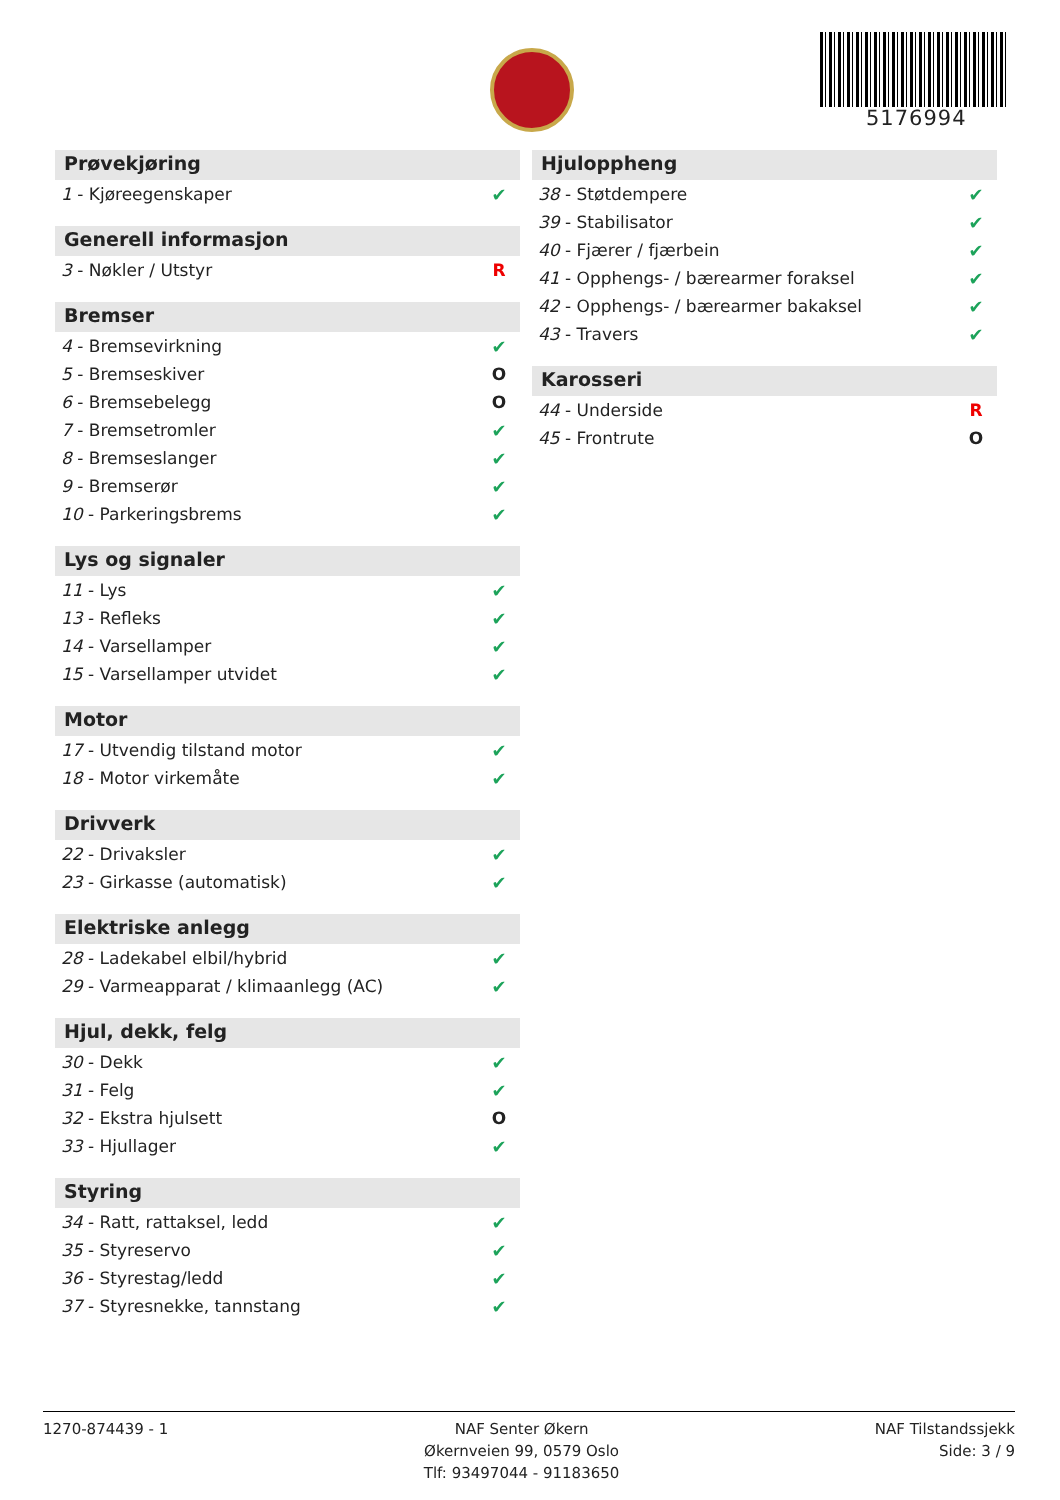5176994
Prøvekjøring
| 1 - Kjøreegenskaper | ✔ |
Generell informasjon
| 3 - Nøkler / Utstyr | R |
Bremser
| 4 - Bremsevirkning | ✔ |
| 5 - Bremseskiver | O |
| 6 - Bremsebelegg | O |
| 7 - Bremsetromler | ✔ |
| 8 - Bremseslanger | ✔ |
| 9 - Bremserør | ✔ |
| 10 - Parkeringsbrems | ✔ |
Lys og signaler
| 11 - Lys | ✔ |
| 13 - Refleks | ✔ |
| 14 - Varsellamper | ✔ |
| 15 - Varsellamper utvidet | ✔ |
Motor
| 17 - Utvendig tilstand motor | ✔ |
| 18 - Motor virkemåte | ✔ |
Drivverk
| 22 - Drivaksler | ✔ |
| 23 - Girkasse (automatisk) | ✔ |
Elektriske anlegg
| 28 - Ladekabel elbil/hybrid | ✔ |
| 29 - Varmeapparat / klimaanlegg (AC) | ✔ |
Hjul, dekk, felg
| 30 - Dekk | ✔ |
| 31 - Felg | ✔ |
| 32 - Ekstra hjulsett | O |
| 33 - Hjullager | ✔ |
Styring
| 34 - Ratt, rattaksel, ledd | ✔ |
| 35 - Styreservo | ✔ |
| 36 - Styrestag/ledd | ✔ |
| 37 - Styresnekke, tannstang | ✔ |
Hjuloppheng
| 38 - Støtdempere | ✔ |
| 39 - Stabilisator | ✔ |
| 40 - Fjærer / fjærbein | ✔ |
| 41 - Opphengs- / bærearmer foraksel | ✔ |
| 42 - Opphengs- / bærearmer bakaksel | ✔ |
| 43 - Travers | ✔ |
Karosseri
| 44 - Underside | R |
| 45 - Frontrute | O |
1270-874439 - 1 NAF Senter Økern
Økernveien 99, 0579 Oslo
Tlf: 93497044 - 91183650
NAF Tilstandssjekk
Side: 3 / 9